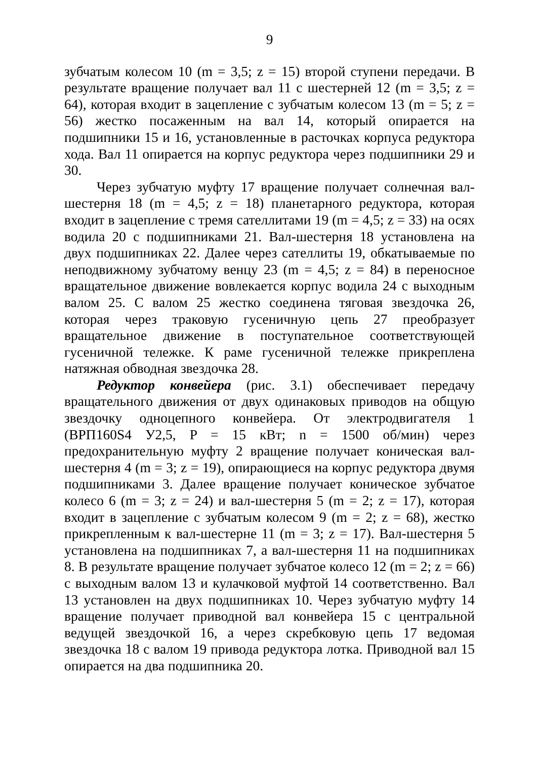9
зубчатым колесом 10 (m = 3,5; z = 15) второй ступени передачи. В результате вращение получает вал 11 с шестерней 12 (m = 3,5; z = 64), которая входит в зацепление с зубчатым колесом 13 (m = 5; z = 56) жестко посаженным на вал 14, который опирается на подшипники 15 и 16, установленные в расточках корпуса редуктора хода. Вал 11 опирается на корпус редуктора через подшипники 29 и 30.
Через зубчатую муфту 17 вращение получает солнечная вал-шестерня 18 (m = 4,5; z = 18) планетарного редуктора, которая входит в зацепление с тремя сателлитами 19 (m = 4,5; z = 33) на осях водила 20 с подшипниками 21. Вал-шестерня 18 установлена на двух подшипниках 22. Далее через сателлиты 19, обкатываемые по неподвижному зубчатому венцу 23 (m = 4,5; z = 84) в переносное вращательное движение вовлекается корпус водила 24 с выходным валом 25. С валом 25 жестко соединена тяговая звездочка 26, которая через траковую гусеничную цепь 27 преобразует вращательное движение в поступательное соответствующей гусеничной тележке. К раме гусеничной тележке прикреплена натяжная обводная звездочка 28.
Редуктор конвейера (рис. 3.1) обеспечивает передачу вращательного движения от двух одинаковых приводов на общую звездочку одноцепного конвейера. От электродвигателя 1 (ВРП160S4 У2,5, P = 15 кВт; n = 1500 об/мин) через предохранительную муфту 2 вращение получает коническая вал-шестерня 4 (m = 3; z = 19), опирающиеся на корпус редуктора двумя подшипниками 3. Далее вращение получает коническое зубчатое колесо 6 (m = 3; z = 24) и вал-шестерня 5 (m = 2; z = 17), которая входит в зацепление с зубчатым колесом 9 (m = 2; z = 68), жестко прикрепленным к вал-шестерне 11 (m = 3; z = 17). Вал-шестерня 5 установлена на подшипниках 7, а вал-шестерня 11 на подшипниках 8. В результате вращение получает зубчатое колесо 12 (m = 2; z = 66) с выходным валом 13 и кулачковой муфтой 14 соответственно. Вал 13 установлен на двух подшипниках 10. Через зубчатую муфту 14 вращение получает приводной вал конвейера 15 с центральной ведущей звездочкой 16, а через скребковую цепь 17 ведомая звездочка 18 с валом 19 привода редуктора лотка. Приводной вал 15 опирается на два подшипника 20.